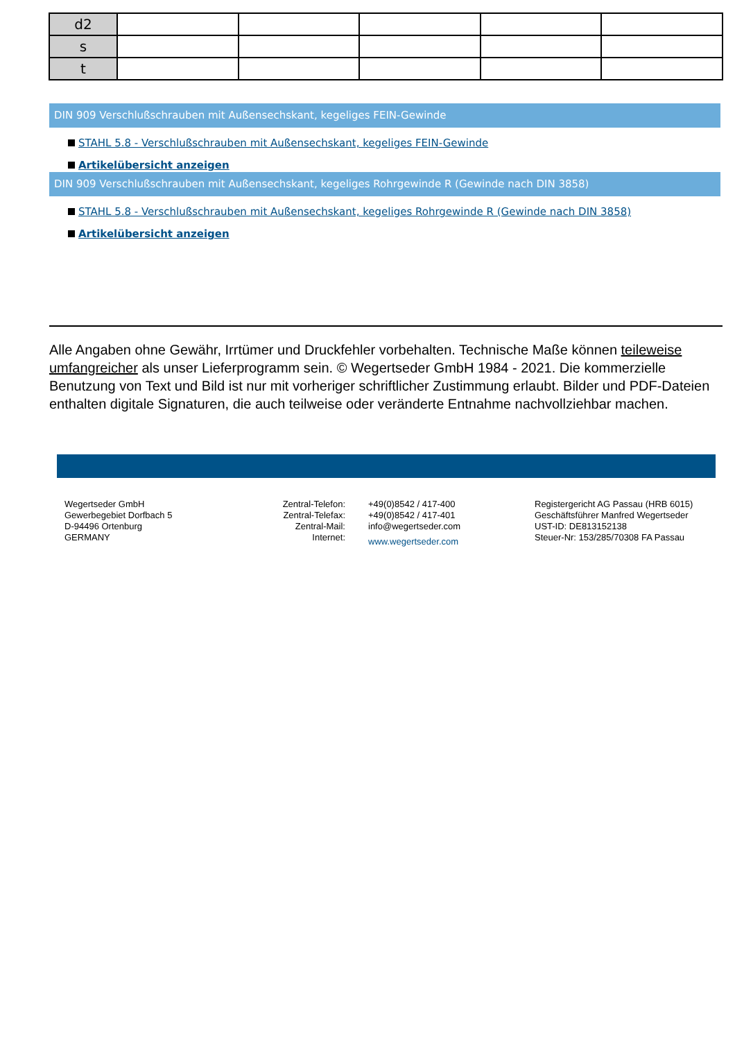| d2 | | | | | |
| s | | | | | |
| t | | | | | |
DIN 909 Verschlußschrauben mit Außensechskant, kegeliges FEIN-Gewinde
STAHL 5.8 - Verschlußschrauben mit Außensechskant, kegeliges FEIN-Gewinde
Artikelübersicht anzeigen
DIN 909 Verschlußschrauben mit Außensechskant, kegeliges Rohrgewinde R (Gewinde nach DIN 3858)
STAHL 5.8 - Verschlußschrauben mit Außensechskant, kegeliges Rohrgewinde R (Gewinde nach DIN 3858)
Artikelübersicht anzeigen
Alle Angaben ohne Gewähr, Irrtümer und Druckfehler vorbehalten. Technische Maße können teileweise umfangreicher als unser Lieferprogramm sein. © Wegertseder GmbH 1984 - 2021. Die kommerzielle Benutzung von Text und Bild ist nur mit vorheriger schriftlicher Zustimmung erlaubt. Bilder und PDF-Dateien enthalten digitale Signaturen, die auch teilweise oder veränderte Entnahme nachvollziehbar machen.
Wegertseder GmbH
Gewerbegebiet Dorfbach 5
D-94496 Ortenburg
GERMANY
Zentral-Telefon:
Zentral-Telefax:
Zentral-Mail:
Internet:
+49(0)8542 / 417-400
+49(0)8542 / 417-401
info@wegertseder.com
www.wegertseder.com
Registergericht AG Passau (HRB 6015)
Geschäftsführer Manfred Wegertseder
UST-ID: DE813152138
Steuer-Nr: 153/285/70308 FA Passau